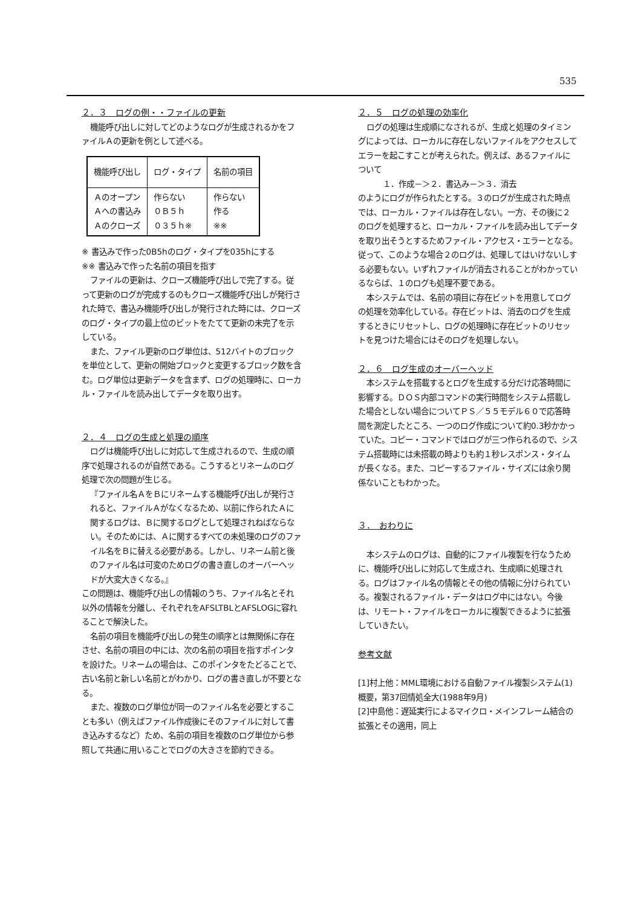535
２．３　ログの例・・ファイルの更新
機能呼び出しに対してどのようなログが生成されるかをファイルＡの更新を例として述べる。
| 機能呼び出し | ログ・タイプ | 名前の項目 |
| --- | --- | --- |
| Ａのオープン Ａへの書込み Ａのクローズ | 作らない ０Ｂ５ｈ ０３５ｈ※ | 作らない 作る ※※ |
※ 書込みで作った0B5hのログ・タイプを035hにする
※※ 書込みで作った名前の項目を指す
ファイルの更新は、クローズ機能呼び出しで完了する。従って更新のログが完成するのもクローズ機能呼び出しが発行された時で、書込み機能呼び出しが発行された時には、クローズのログ・タイプの最上位のビットをたてて更新の未完了を示している。
また、ファイル更新のログ単位は、512バイトのブロックを単位として、更新の開始ブロックと変更するブロック数を含む。ログ単位は更新データを含まず、ログの処理時に、ローカル・ファイルを読み出してデータを取り出す。
２．４　ログの生成と処理の順序
ログは機能呼び出しに対応して生成されるので、生成の順序で処理されるのが自然である。こうするとリネームのログ処理で次の問題が生じる。
『ファイル名ＡをＢにリネームする機能呼び出しが発行されると、ファイルＡがなくなるため、以前に作られたＡに関するログは、Ｂに関するログとして処理されねばならない。そのためには、Ａに関するすべての未処理のログのファイル名をＢに替える必要がある。しかし、リネーム前と後のファイル名は可変のためログの書き直しのオーバーヘッドが大変大きくなる。』
この問題は、機能呼び出しの情報のうち、ファイル名とそれ以外の情報を分離し、それぞれをAFSLTBLとAFSLOGに容れることで解決した。
名前の項目を機能呼び出しの発生の順序とは無関係に存在させ、名前の項目の中には、次の名前の項目を指すポインタを設けた。リネームの場合は、このポインタをたどることで、古い名前と新しい名前とがわかり、ログの書き直しが不要となる。
また、複数のログ単位が同一のファイル名を必要とすることも多い（例えばファイル作成後にそのファイルに対して書き込みするなど）ため、名前の項目を複数のログ単位から参照して共通に用いることでログの大きさを節約できる。
２．５　ログの処理の効率化
ログの処理は生成順になされるが、生成と処理のタイミングによっては、ローカルに存在しないファイルをアクセスしてエラーを起こすことが考えられた。例えば、あるファイルについて
１．作成－＞２．書込み－＞３．消去
のようにログが作られたとする。３のログが生成された時点では、ローカル・ファイルは存在しない。一方、その後に２のログを処理すると、ローカル・ファイルを読み出してデータを取り出そうとするためファイル・アクセス・エラーとなる。従って、このような場合２のログは、処理してはいけないしする必要もない。いずれファイルが消去されることがわかっているならば、１のログも処理不要である。
本システムでは、名前の項目に存在ビットを用意してログの処理を効率化している。存在ビットは、消去のログを生成するときにリセットし、ログの処理時に存在ビットのリセットを見つけた場合にはそのログを処理しない。
２．６　ログ生成のオーバーヘッド
本システムを搭載するとログを生成する分だけ応答時間に影響する。ＤＯＳ内部コマンドの実行時間をシステム搭載した場合としない場合についてＰＳ／５５モデル６０で応答時間を測定したところ、一つのログ作成について約0.3秒かかっていた。コピー・コマンドではログが三つ作られるので、システム搭載時には未搭載の時よりも約１秒レスポンス・タイムが長くなる。また、コピーするファイル・サイズには余り関係ないこともわかった。
３．　おわりに
本システムのログは、自動的にファイル複製を行なうために、機能呼び出しに対応して生成され、生成順に処理される。ログはファイル名の情報とその他の情報に分けられている。複製されるファイル・データはログ中にはない。今後は、リモート・ファイルをローカルに複製できるように拡張していきたい。
参考文献
[1]村上他：MML環境における自動ファイル複製システム(1)概要，第37回情処全大(1988年9月)
[2]中島他：遅延実行によるマイクロ・メインフレーム結合の拡張とその適用，同上